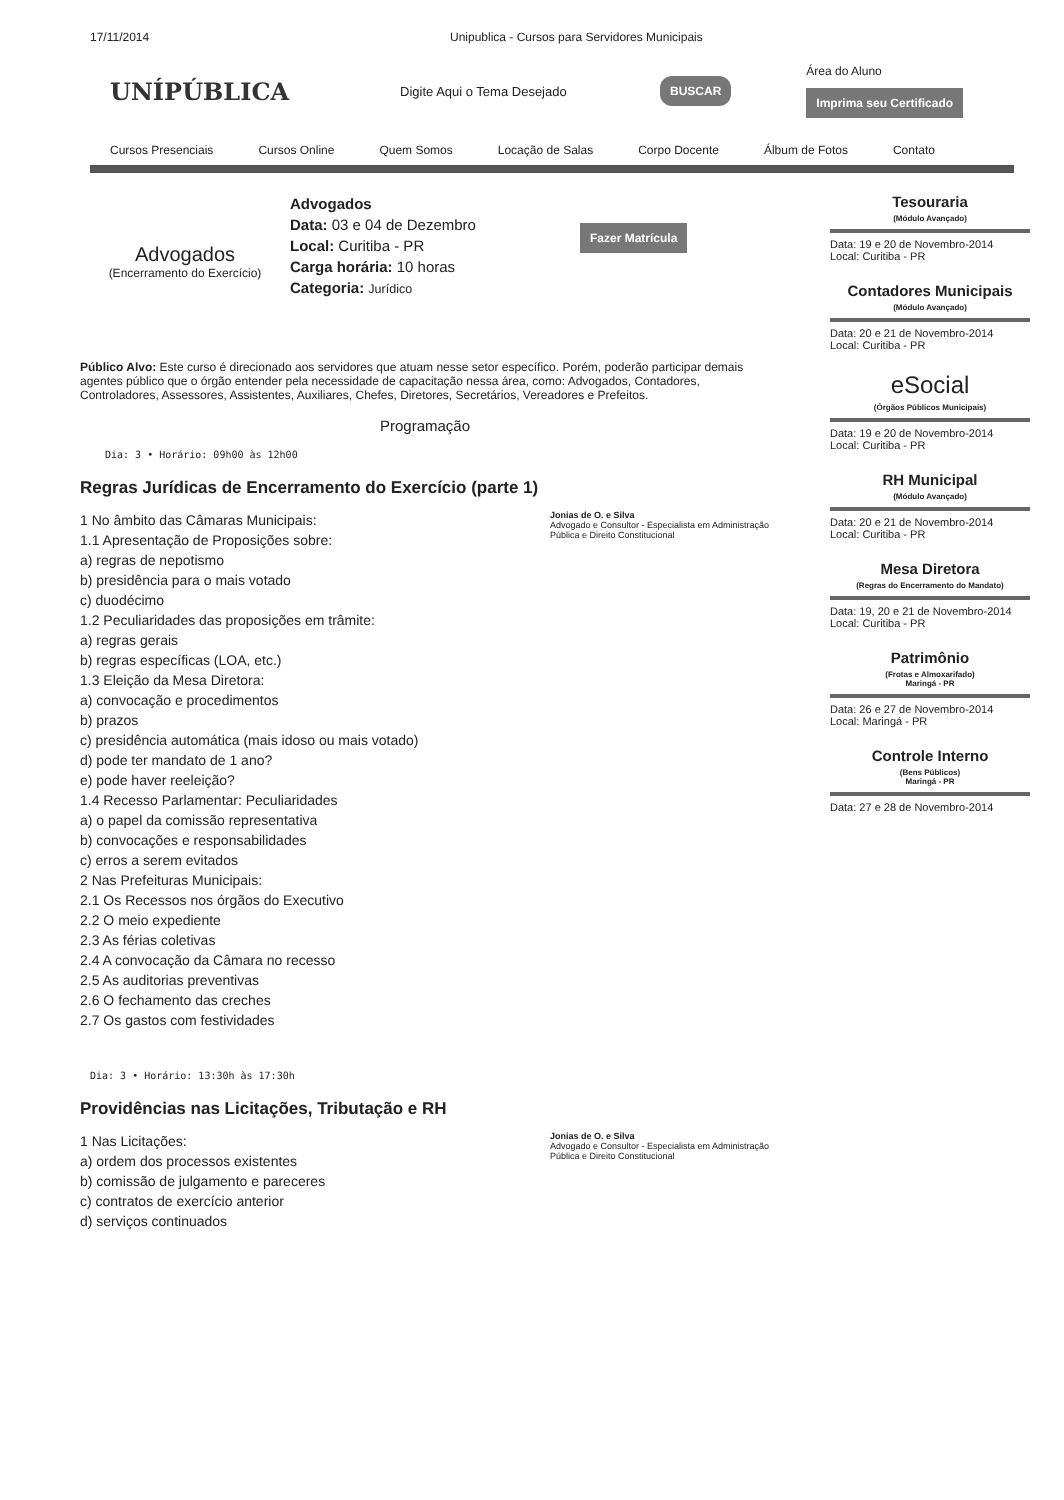17/11/2014 Unipublica - Cursos para Servidores Municipais
UNÍPÚBLICA
Digite Aqui o Tema Desejado
BUSCAR
Área do Aluno
Imprima seu Certificado
Cursos Presenciais Cursos Online Quem Somos Locação de Salas Corpo Docente Álbum de Fotos Contato
Advogados
(Encerramento do Exercício)
Advogados
Data: 03 e 04 de Dezembro
Local: Curitiba - PR
Carga horária: 10 horas
Categoria: Jurídico
Fazer Matrícula
Público Alvo: Este curso é direcionado aos servidores que atuam nesse setor específico. Porém, poderão participar demais agentes público que o órgão entender pela necessidade de capacitação nessa área, como: Advogados, Contadores, Controladores, Assessores, Assistentes, Auxiliares, Chefes, Diretores, Secretários, Vereadores e Prefeitos.
Programação
Dia: 3 • Horário: 09h00 às 12h00
Regras Jurídicas de Encerramento do Exercício (parte 1)
Jonias de O. e Silva
Advogado e Consultor - Especialista em Administração Pública e Direito Constitucional
1 No âmbito das Câmaras Municipais:
1.1 Apresentação de Proposições sobre:
a) regras de nepotismo
b) presidência para o mais votado
c) duodécimo
1.2 Peculiaridades das proposições em trâmite:
a) regras gerais
b) regras específicas (LOA, etc.)
1.3 Eleição da Mesa Diretora:
a) convocação e procedimentos
b) prazos
c) presidência automática (mais idoso ou mais votado)
d) pode ter mandato de 1 ano?
e) pode haver reeleição?
1.4 Recesso Parlamentar: Peculiaridades
a) o papel da comissão representativa
b) convocações e responsabilidades
c) erros a serem evitados
2 Nas Prefeituras Municipais:
2.1 Os Recessos nos órgãos do Executivo
2.2 O meio expediente
2.3 As férias coletivas
2.4 A convocação da Câmara no recesso
2.5 As auditorias preventivas
2.6 O fechamento das creches
2.7 Os gastos com festividades
Dia: 3 • Horário: 13:30h às 17:30h
Providências nas Licitações, Tributação e RH
Jonias de O. e Silva
Advogado e Consultor - Especialista em Administração Pública e Direito Constitucional
1 Nas Licitações:
a) ordem dos processos existentes
b) comissão de julgamento e pareceres
c) contratos de exercício anterior
d) serviços continuados
Tesouraria
(Módulo Avançado)
Data: 19 e 20 de Novembro-2014
Local: Curitiba - PR
Contadores Municipais
(Módulo Avançado)
Data: 20 e 21 de Novembro-2014
Local: Curitiba - PR
eSocial
(Órgãos Públicos Municipais)
Data: 19 e 20 de Novembro-2014
Local: Curitiba - PR
RH Municipal
(Módulo Avançado)
Data: 20 e 21 de Novembro-2014
Local: Curitiba - PR
Mesa Diretora
(Regras do Encerramento do Mandato)
Data: 19, 20 e 21 de Novembro-2014
Local: Curitiba - PR
Patrimônio
(Frotas e Almoxarifado)
Maringá - PR
Data: 26 e 27 de Novembro-2014
Local: Maringá - PR
Controle Interno
(Bens Públicos)
Maringá - PR
Data: 27 e 28 de Novembro-2014